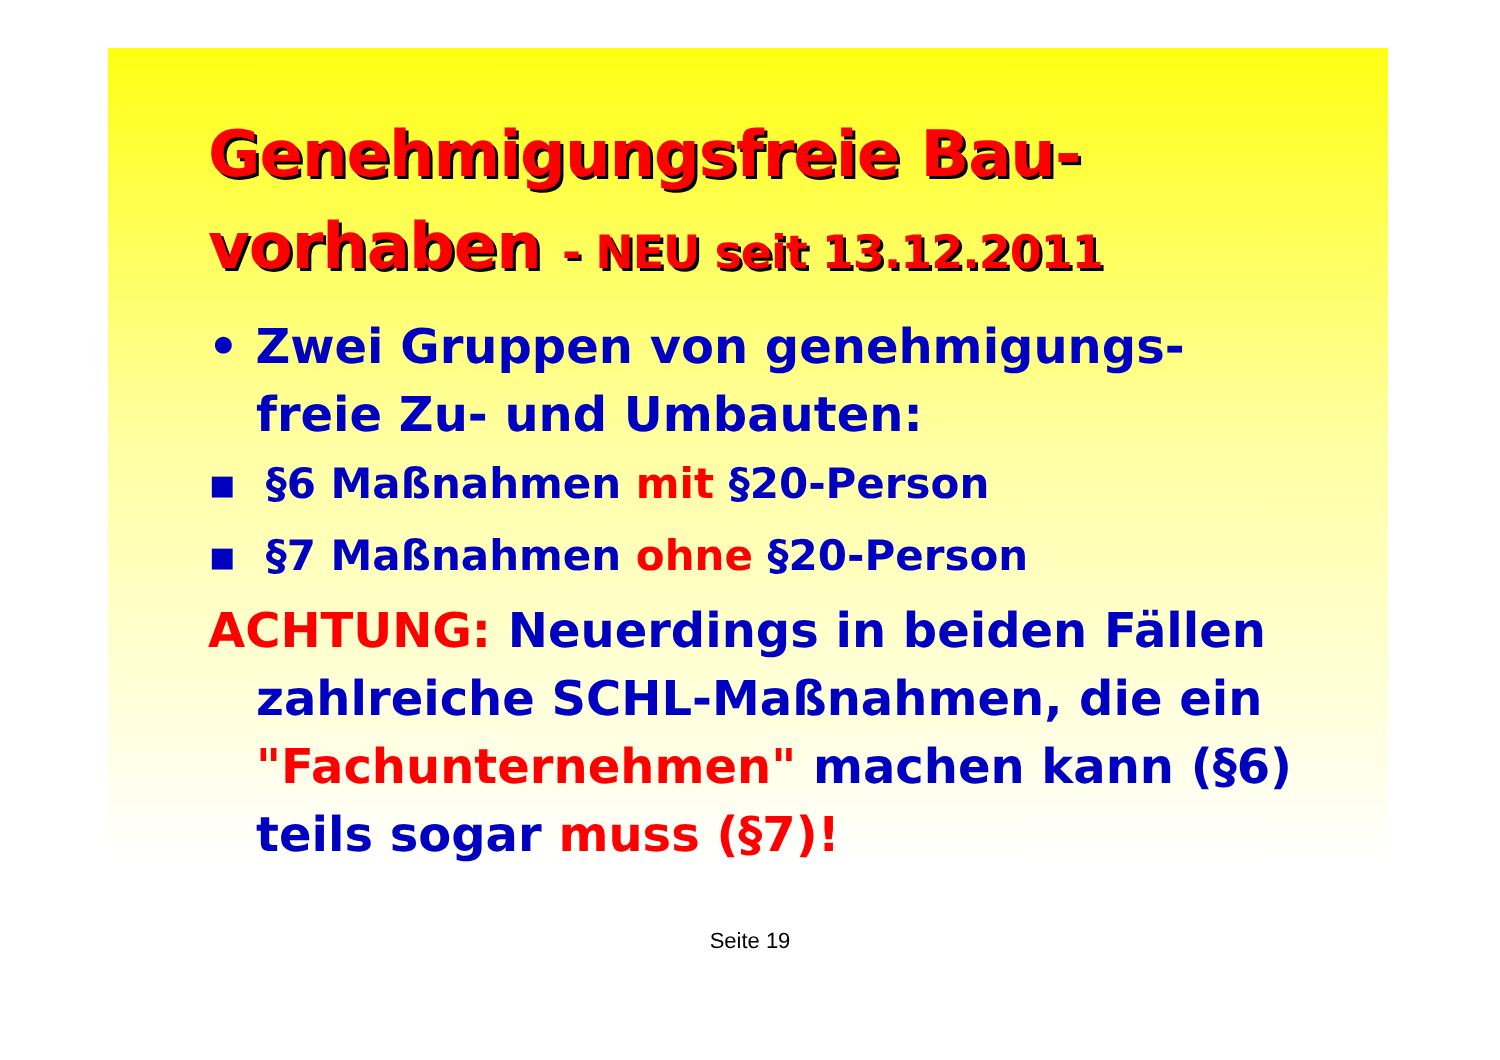Genehmigungsfreie Bau-
vorhaben - NEU seit 13.12.2011
• Zwei Gruppen von genehmigungs-
freie Zu- und Umbauten:
▪ §6 Maßnahmen mit §20-Person
▪ §7 Maßnahmen ohne §20-Person
ACHTUNG: Neuerdings in beiden Fällen
zahlreiche SCHL-Maßnahmen, die ein "Fachunternehmen" machen kann (§6) teils sogar muss (§7)!
Seite 19